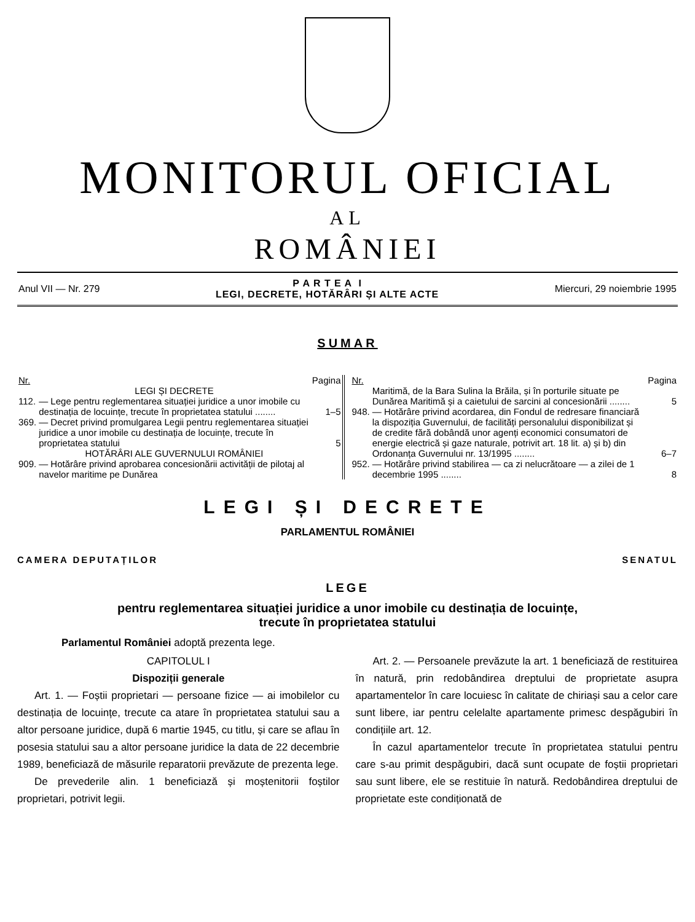MONITORUL OFICIAL
AL
ROMÂNIEI
Anul VII — Nr. 279 P A R T E A I
LEGI, DECRETE, HOTĂRÂRI ȘI ALTE ACTE Miercuri, 29 noiembrie 1995
SUMAR
| Nr. | | Pagina |
| --- | --- | --- |
| | LEGI ȘI DECRETE | |
| 112. | — Lege pentru reglementarea situației juridice a unor imobile cu destinația de locuințe, trecute în proprietatea statului ........ | 1–5 |
| 369. | — Decret privind promulgarea Legii pentru reglementarea situației juridice a unor imobile cu destinația de locuințe, trecute în proprietatea statului | 5 |
| | HOTĂRÂRI ALE GUVERNULUI ROMÂNIEI | |
| 909. | — Hotărâre privind aprobarea concesionării activității de pilotaj al navelor maritime pe Dunărea | |
| Nr. | | Pagina |
| --- | --- | --- |
| | Maritimă, de la Bara Sulina la Brăila, și în porturile situate pe Dunărea Maritimă și a caietului de sarcini al concesionării ........ | 5 |
| 948. | — Hotărâre privind acordarea, din Fondul de redresare financiară la dispoziția Guvernului, de facilități personalului disponibilizat și de credite fără dobândă unor agenți economici consumatori de energie electrică și gaze naturale, potrivit art. 18 lit. a) și b) din Ordonanța Guvernului nr. 13/1995 ........ | 6–7 |
| 952. | — Hotărâre privind stabilirea — ca zi nelucrătoare — a zilei de 1 decembrie 1995 ........ | 8 |
LEGI ȘI DECRETE
PARLAMENTUL ROMÂNIEI
CAMERA DEPUTAȚILOR SENATUL
LEGE
pentru reglementarea situației juridice a unor imobile cu destinația de locuințe,
trecute în proprietatea statului
Parlamentul României adoptă prezenta lege.
CAPITOLUL I
Dispoziții generale
Art. 1. — Foștii proprietari — persoane fizice — ai imobilelor cu destinația de locuințe, trecute ca atare în proprietatea statului sau a altor persoane juridice, după 6 martie 1945, cu titlu, și care se aflau în posesia statului sau a altor persoane juridice la data de 22 decembrie 1989, beneficiază de măsurile reparatorii prevăzute de prezenta lege.
De prevederile alin. 1 beneficiază și moștenitorii foștilor proprietari, potrivit legii.
Art. 2. — Persoanele prevăzute la art. 1 beneficiază de restituirea în natură, prin redobândirea dreptului de proprietate asupra apartamentelor în care locuiesc în calitate de chiriași sau a celor care sunt libere, iar pentru celelalte apartamente primesc despăgubiri în condițiile art. 12.
În cazul apartamentelor trecute în proprietatea statului pentru care s-au primit despăgubiri, dacă sunt ocupate de foștii proprietari sau sunt libere, ele se restituie în natură. Redobândirea dreptului de proprietate este condiționată de